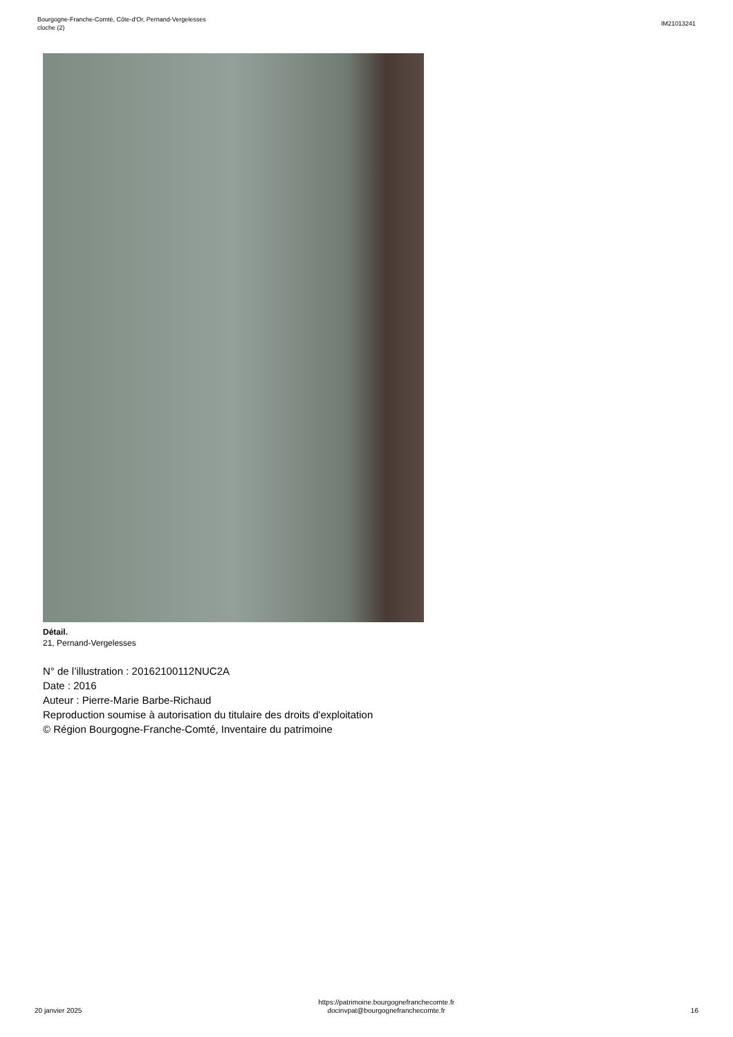Bourgogne-Franche-Comté, Côte-d'Or, Pernand-Vergelesses
cloche (2)
IM21013241
Détail.
21, Pernand-Vergelesses
N° de l’illustration : 20162100112NUC2A
Date : 2016
Auteur : Pierre-Marie Barbe-Richaud
Reproduction soumise à autorisation du titulaire des droits d'exploitation
© Région Bourgogne-Franche-Comté, Inventaire du patrimoine
20 janvier 2025
https://patrimoine.bourgognefranchecomte.fr
docinvpat@bourgognefranchecomte.fr
16